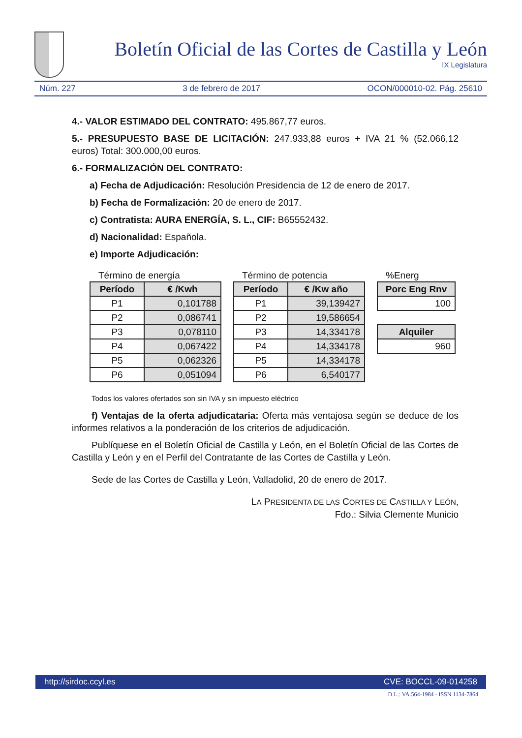Boletín Oficial de las Cortes de Castilla y León
IX Legislatura
Núm. 227 3 de febrero de 2017 OCON/000010-02. Pág. 25610
4.- VALOR ESTIMADO DEL CONTRATO: 495.867,77 euros.
5.- PRESUPUESTO BASE DE LICITACIÓN: 247.933,88 euros + IVA 21 % (52.066,12 euros) Total: 300.000,00 euros.
6.- FORMALIZACIÓN DEL CONTRATO:
a) Fecha de Adjudicación: Resolución Presidencia de 12 de enero de 2017.
b) Fecha de Formalización: 20 de enero de 2017.
c) Contratista: AURA ENERGÍA, S. L., CIF: B65552432.
d) Nacionalidad: Española.
e) Importe Adjudicación:
Término de energía
| Período | € /Kwh |
| --- | --- |
| P1 | 0,101788 |
| P2 | 0,086741 |
| P3 | 0,078110 |
| P4 | 0,067422 |
| P5 | 0,062326 |
| P6 | 0,051094 |
Término de potencia
| Período | € /Kw año |
| --- | --- |
| P1 | 39,139427 |
| P2 | 19,586654 |
| P3 | 14,334178 |
| P4 | 14,334178 |
| P5 | 14,334178 |
| P6 | 6,540177 |
%Energ
| Porc Eng Rnv |
| --- |
| 100 |
| Alquiler |
| --- |
| 960 |
Todos los valores ofertados son sin IVA y sin impuesto eléctrico
f) Ventajas de la oferta adjudicataria: Oferta más ventajosa según se deduce de los informes relativos a la ponderación de los criterios de adjudicación.
Publíquese en el Boletín Oficial de Castilla y León, en el Boletín Oficial de las Cortes de Castilla y León y en el Perfil del Contratante de las Cortes de Castilla y León.
Sede de las Cortes de Castilla y León, Valladolid, 20 de enero de 2017.
LA PRESIDENTA DE LAS CORTES DE CASTILLA Y LEÓN,
Fdo.: Silvia Clemente Municio
http://sirdoc.ccyl.es CVE: BOCCL-09-014258
D.L.: VA.564-1984 - ISSN 1134-7864